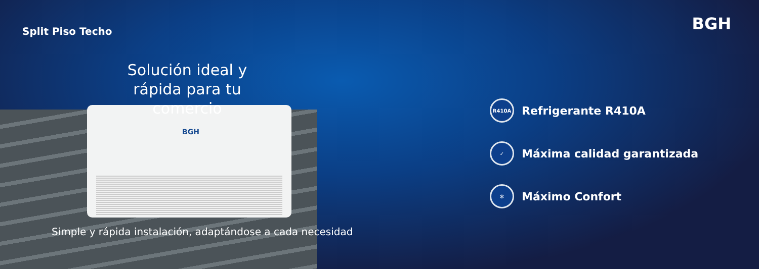Split Piso Techo BGH
Solución ideal y rápida para tu comercio
BGH
Simple y rápida instalación, adaptándose a cada necesidad
R410A
Refrigerante R410A
✓
Máxima calidad garantizada
✻
Máximo Confort